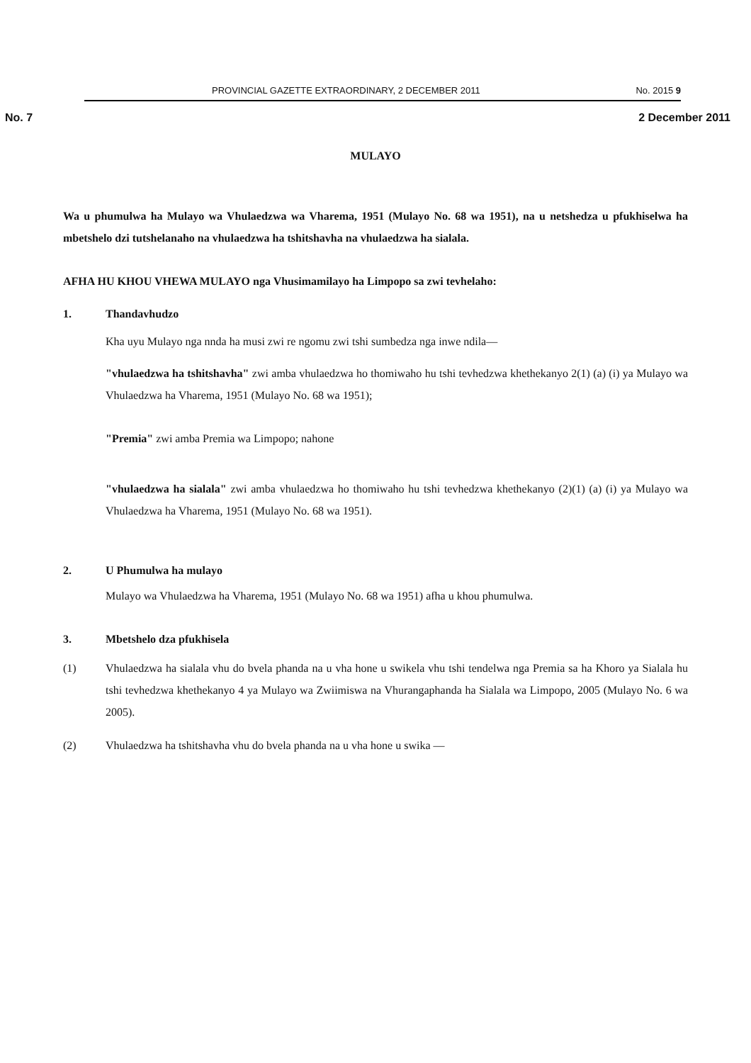PROVINCIAL GAZETTE EXTRAORDINARY, 2 DECEMBER 2011 No. 2015 9
No. 7 2 December 2011
MULAYO
Wa u phumulwa ha Mulayo wa Vhulaedzwa wa Vharema, 1951 (Mulayo No. 68 wa 1951), na u netshedza u pfukhiselwa ha mbetshelo dzi tutshelanaho na vhulaedzwa ha tshitshavha na vhulaedzwa ha sialala.
AFHA HU KHOU VHEWA MULAYO nga Vhusimamilayo ha Limpopo sa zwi tevhelaho:
1. Thandavhudzo
Kha uyu Mulayo nga nnda ha musi zwi re ngomu zwi tshi sumbedza nga inwe ndila—
"vhulaedzwa ha tshitshavha" zwi amba vhulaedzwa ho thomiwaho hu tshi tevhedzwa khethekanyo 2(1) (a) (i) ya Mulayo wa Vhulaedzwa ha Vharema, 1951 (Mulayo No. 68 wa 1951);
"Premia" zwi amba Premia wa Limpopo; nahone
"vhulaedzwa ha sialala" zwi amba vhulaedzwa ho thomiwaho hu tshi tevhedzwa khethekanyo (2)(1) (a) (i) ya Mulayo wa Vhulaedzwa ha Vharema, 1951 (Mulayo No. 68 wa 1951).
2. U Phumulwa ha mulayo
Mulayo wa Vhulaedzwa ha Vharema, 1951 (Mulayo No. 68 wa 1951) afha u khou phumulwa.
3. Mbetshelo dza pfukhisela
(1) Vhulaedzwa ha sialala vhu do bvela phanda na u vha hone u swikela vhu tshi tendelwa nga Premia sa ha Khoro ya Sialala hu tshi tevhedzwa khethekanyo 4 ya Mulayo wa Zwiimiswa na Vhurangaphanda ha Sialala wa Limpopo, 2005 (Mulayo No. 6 wa 2005).
(2) Vhulaedzwa ha tshitshavha vhu do bvela phanda na u vha hone u swika —